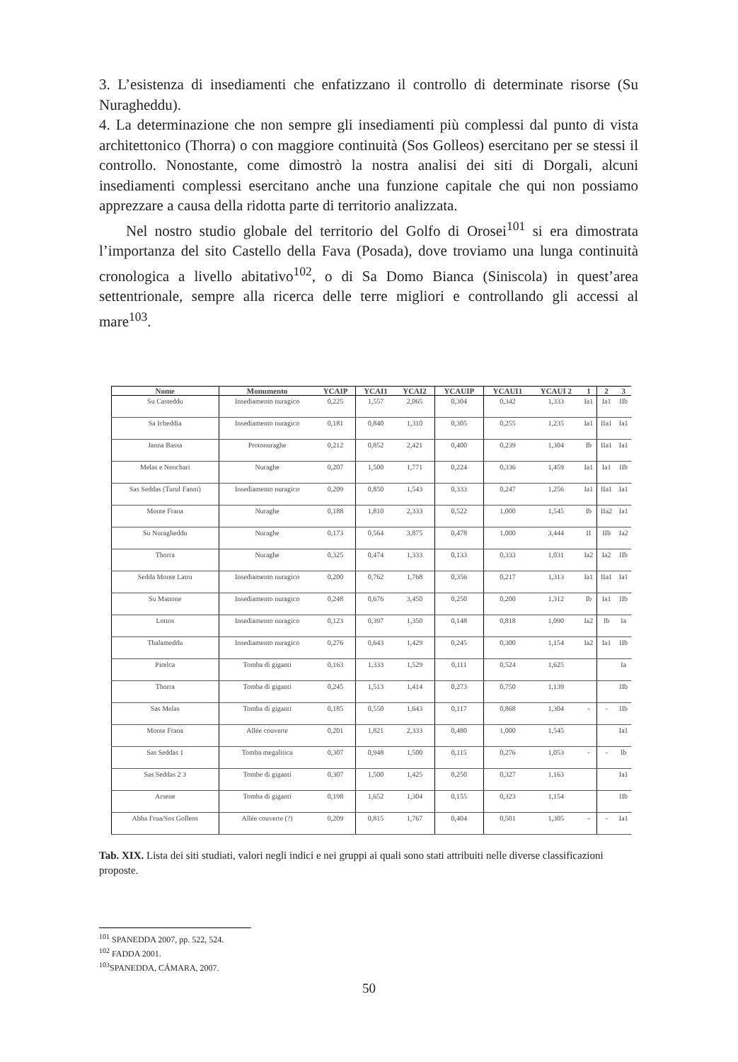3. L’esistenza di insediamenti che enfatizzano il controllo di determinate risorse (Su Nuragheddu).
4. La determinazione che non sempre gli insediamenti più complessi dal punto di vista architettonico (Thorra) o con maggiore continuità (Sos Golleos) esercitano per se stessi il controllo. Nonostante, come dimostrò la nostra analisi dei siti di Dorgali, alcuni insediamenti complessi esercitano anche una funzione capitale che qui non possiamo apprezzare a causa della ridotta parte di territorio analizzata.
Nel nostro studio globale del territorio del Golfo di Orosei<sup>101</sup> si era dimostrata l’importanza del sito Castello della Fava (Posada), dove troviamo una lunga continuità cronologica a livello abitativo<sup>102</sup>, o di Sa Domo Bianca (Siniscola) in quest’area settentrionale, sempre alla ricerca delle terre migliori e controllando gli accessi al mare<sup>103</sup>.
| Nome | Monumento | YCAIP | YCAI1 | YCAI2 | YCAUIP | YCAUI1 | YCAUI 2 | 1 | 2 | 3 |
| --- | --- | --- | --- | --- | --- | --- | --- | --- | --- | --- |
| Su Casteddu | Insediamento nuragico | 0,225 | 1,557 | 2,065 | 0,304 | 0,342 | 1,333 | Ia1 | Ia1 | IIb |
| Sa Icheddia | Insediamento nuragico | 0,181 | 0,840 | 1,310 | 0,305 | 0,255 | 1,235 | Ia1 | IIa1 | Ia1 |
| Janna Bassa | Protonuraghe | 0,212 | 0,852 | 2,421 | 0,400 | 0,239 | 1,304 | Ib | IIa1 | Ia1 |
| Melas e Nenchari | Nuraghe | 0,207 | 1,500 | 1,771 | 0,224 | 0,336 | 1,459 | Ia1 | Ia1 | IIb |
| Sas Seddas (Turul Fanni) | Insediamento nuragico | 0,209 | 0,850 | 1,543 | 0,333 | 0,247 | 1,256 | Ia1 | IIa1 | Ia1 |
| Monte Frana | Nuraghe | 0,188 | 1,810 | 2,333 | 0,522 | 1,000 | 1,545 | Ib | IIa2 | Ia1 |
| Su Nuragheddu | Nuraghe | 0,173 | 0,564 | 3,875 | 0,478 | 1,000 | 3,444 | II | IIb | Ia2 |
| Thorra | Nuraghe | 0,325 | 0,474 | 1,333 | 0,133 | 0,333 | 1,031 | Ia2 | Ia2 | IIb |
| Sedda Monte Latru | Insediamento nuragico | 0,200 | 0,762 | 1,768 | 0,356 | 0,217 | 1,313 | Ia1 | IIa1 | Ia1 |
| Su Mattone | Insediamento nuragico | 0,248 | 0,676 | 3,450 | 0,250 | 0,200 | 1,312 | Ib | Ia1 | IIb |
| Lottos | Insediamento nuragico | 0,123 | 0,397 | 1,350 | 0,148 | 0,818 | 1,090 | Ia2 | Ib | Ia |
| Thalameddu | Insediamento nuragico | 0,276 | 0,643 | 1,429 | 0,245 | 0,300 | 1,154 | Ia2 | Ia1 | IIb |
| Pirelca | Tomba di giganti | 0,163 | 1,333 | 1,529 | 0,111 | 0,524 | 1,625 | | | Ia |
| Thorra | Tomba di giganti | 0,245 | 1,513 | 1,414 | 0,273 | 0,750 | 1,139 | | | IIb |
| Sas Melas | Tomba di giganti | 0,185 | 0,550 | 1,643 | 0,117 | 0,868 | 1,304 | - | - | IIb |
| Monte Frana | Allée couverte | 0,201 | 1,821 | 2,333 | 0,480 | 1,000 | 1,545 | | | Ia1 |
| Sas Seddas 1 | Tomba megalitica | 0,307 | 0,948 | 1,500 | 0,115 | 0,276 | 1,053 | - | - | Ib |
| Sas Seddas 2 3 | Tombe di giganti | 0,307 | 1,500 | 1,425 | 0,250 | 0,327 | 1,163 | | | Ia1 |
| Arsene | Tomba di giganti | 0,198 | 1,652 | 1,304 | 0,155 | 0,323 | 1,154 | | | IIb |
| Abba Frua/Sos Golleos | Allée couverte (?) | 0,209 | 0,815 | 1,767 | 0,404 | 0,501 | 1,305 | - | - | Ia1 |
Tab. XIX. Lista dei siti studiati, valori negli indici e nei gruppi ai quali sono stati attribuiti nelle diverse classificazioni proposte.
<sup>101</sup> SPANEDDA 2007, pp. 522, 524.
<sup>102</sup> FADDA 2001.
<sup>103</sup>SPANEDDA, CÁMARA, 2007.
50